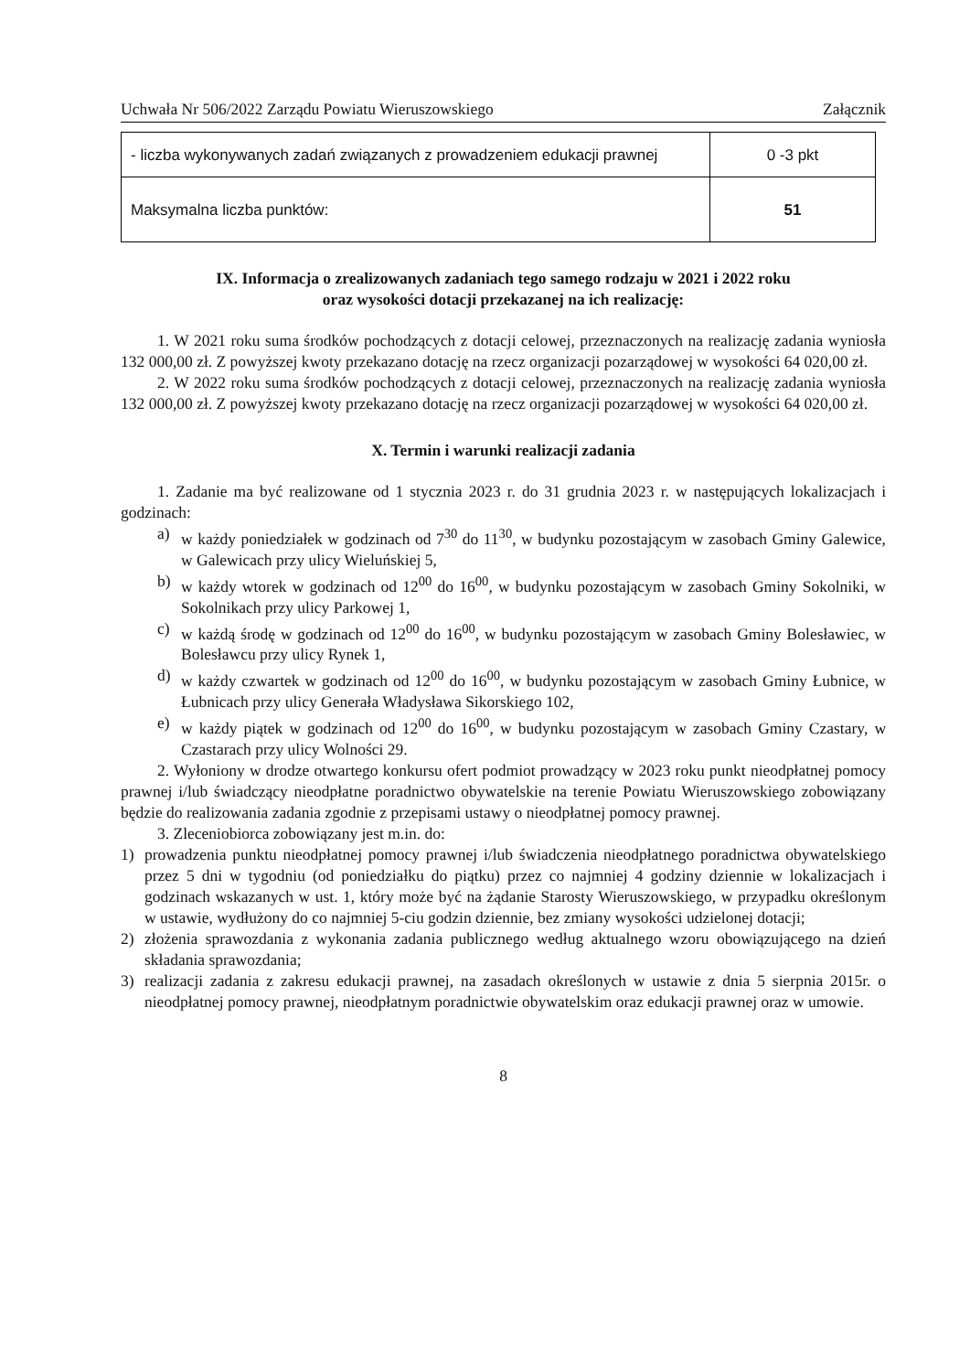Uchwała Nr 506/2022 Zarządu Powiatu Wieruszowskiego Załącznik
| - liczba wykonywanych zadań związanych z prowadzeniem edukacji prawnej | 0 -3 pkt |
| Maksymalna liczba punktów: | 51 |
IX. Informacja o zrealizowanych zadaniach tego samego rodzaju w 2021 i 2022 roku
oraz wysokości dotacji przekazanej na ich realizację:
1. W 2021 roku suma środków pochodzących z dotacji celowej, przeznaczonych na realizację zadania wyniosła 132 000,00 zł. Z powyższej kwoty przekazano dotację na rzecz organizacji pozarządowej w wysokości 64 020,00 zł.
2. W 2022 roku suma środków pochodzących z dotacji celowej, przeznaczonych na realizację zadania wyniosła 132 000,00 zł. Z powyższej kwoty przekazano dotację na rzecz organizacji pozarządowej w wysokości 64 020,00 zł.
X. Termin i warunki realizacji zadania
1. Zadanie ma być realizowane od 1 stycznia 2023 r. do 31 grudnia 2023 r. w następujących lokalizacjach i godzinach:
a) w każdy poniedziałek w godzinach od 7<sup>30</sup> do 11<sup>30</sup>, w budynku pozostającym w zasobach Gminy Galewice, w Galewicach przy ulicy Wieluńskiej 5,
b) w każdy wtorek w godzinach od 12<sup>00</sup> do 16<sup>00</sup>, w budynku pozostającym w zasobach Gminy Sokolniki, w Sokolnikach przy ulicy Parkowej 1,
c) w każdą środę w godzinach od 12<sup>00</sup> do 16<sup>00</sup>, w budynku pozostającym w zasobach Gminy Bolesławiec, w Bolesławcu przy ulicy Rynek 1,
d) w każdy czwartek w godzinach od 12<sup>00</sup> do 16<sup>00</sup>, w budynku pozostającym w zasobach Gminy Łubnice, w Łubnicach przy ulicy Generała Władysława Sikorskiego 102,
e) w każdy piątek w godzinach od 12<sup>00</sup> do 16<sup>00</sup>, w budynku pozostającym w zasobach Gminy Czastary, w Czastarach przy ulicy Wolności 29.
2. Wyłoniony w drodze otwartego konkursu ofert podmiot prowadzący w 2023 roku punkt nieodpłatnej pomocy prawnej i/lub świadczący nieodpłatne poradnictwo obywatelskie na terenie Powiatu Wieruszowskiego zobowiązany będzie do realizowania zadania zgodnie z przepisami ustawy o nieodpłatnej pomocy prawnej.
3. Zleceniobiorca zobowiązany jest m.in. do:
1) prowadzenia punktu nieodpłatnej pomocy prawnej i/lub świadczenia nieodpłatnego poradnictwa obywatelskiego przez 5 dni w tygodniu (od poniedziałku do piątku) przez co najmniej 4 godziny dziennie w lokalizacjach i godzinach wskazanych w ust. 1, który może być na żądanie Starosty Wieruszowskiego, w przypadku określonym w ustawie, wydłużony do co najmniej 5-ciu godzin dziennie, bez zmiany wysokości udzielonej dotacji;
2) złożenia sprawozdania z wykonania zadania publicznego według aktualnego wzoru obowiązującego na dzień składania sprawozdania;
3) realizacji zadania z zakresu edukacji prawnej, na zasadach określonych w ustawie z dnia 5 sierpnia 2015r. o nieodpłatnej pomocy prawnej, nieodpłatnym poradnictwie obywatelskim oraz edukacji prawnej oraz w umowie.
8